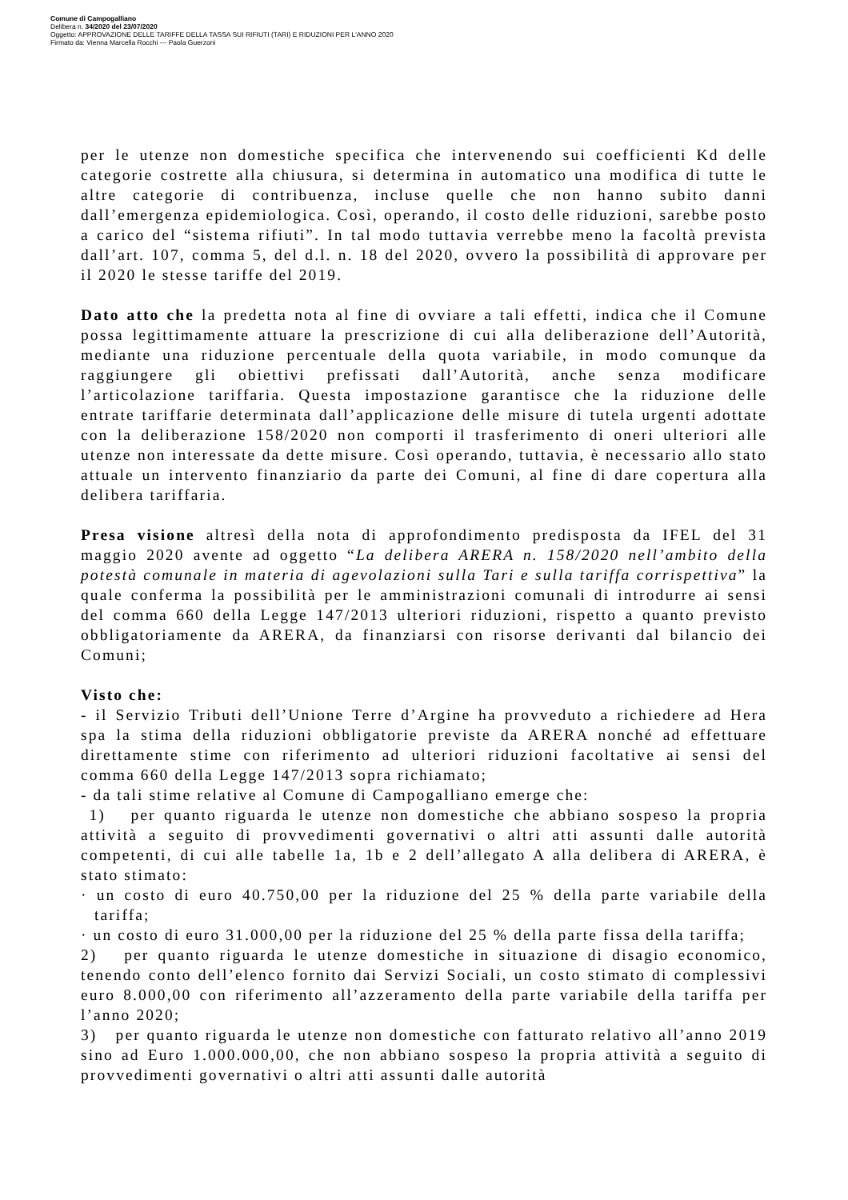Comune di Campogalliano
Delibera n. 34/2020 del 23/07/2020
Oggetto: APPROVAZIONE DELLE TARIFFE DELLA TASSA SUI RIFIUTI (TARI) E RIDUZIONI PER L'ANNO 2020
Firmato da: Vienna Marcella Rocchi --- Paola Guerzoni
per le utenze non domestiche specifica che intervenendo sui coefficienti Kd delle categorie costrette alla chiusura, si determina in automatico una modifica di tutte le altre categorie di contribuenza, incluse quelle che non hanno subito danni dall’emergenza epidemiologica. Così, operando, il costo delle riduzioni, sarebbe posto a carico del “sistema rifiuti”. In tal modo tuttavia verrebbe meno la facoltà prevista dall’art. 107, comma 5, del d.l. n. 18 del 2020, ovvero la possibilità di approvare per il 2020 le stesse tariffe del 2019.
Dato atto che la predetta nota al fine di ovviare a tali effetti, indica che il Comune possa legittimamente attuare la prescrizione di cui alla deliberazione dell’Autorità, mediante una riduzione percentuale della quota variabile, in modo comunque da raggiungere gli obiettivi prefissati dall’Autorità, anche senza modificare l’articolazione tariffaria. Questa impostazione garantisce che la riduzione delle entrate tariffarie determinata dall’applicazione delle misure di tutela urgenti adottate con la deliberazione 158/2020 non comporti il trasferimento di oneri ulteriori alle utenze non interessate da dette misure. Così operando, tuttavia, è necessario allo stato attuale un intervento finanziario da parte dei Comuni, al fine di dare copertura alla delibera tariffaria.
Presa visione altresì della nota di approfondimento predisposta da IFEL del 31 maggio 2020 avente ad oggetto “La delibera ARERA n. 158/2020 nell’ambito della potestà comunale in materia di agevolazioni sulla Tari e sulla tariffa corrispettiva” la quale conferma la possibilità per le amministrazioni comunali di introdurre ai sensi del comma 660 della Legge 147/2013 ulteriori riduzioni, rispetto a quanto previsto obbligatoriamente da ARERA, da finanziarsi con risorse derivanti dal bilancio dei Comuni;
Visto che:
- il Servizio Tributi dell’Unione Terre d’Argine ha provveduto a richiedere ad Hera spa la stima della riduzioni obbligatorie previste da ARERA nonché ad effettuare direttamente stime con riferimento ad ulteriori riduzioni facoltative ai sensi del comma 660 della Legge 147/2013 sopra richiamato;
- da tali stime relative al Comune di Campogalliano emerge che:
1) per quanto riguarda le utenze non domestiche che abbiano sospeso la propria attività a seguito di provvedimenti governativi o altri atti assunti dalle autorità competenti, di cui alle tabelle 1a, 1b e 2 dell’allegato A alla delibera di ARERA, è stato stimato:
· un costo di euro 40.750,00 per la riduzione del 25 % della parte variabile della tariffa;
· un costo di euro 31.000,00 per la riduzione del 25 % della parte fissa della tariffa;
2) per quanto riguarda le utenze domestiche in situazione di disagio economico, tenendo conto dell’elenco fornito dai Servizi Sociali, un costo stimato di complessivi euro 8.000,00 con riferimento all’azzeramento della parte variabile della tariffa per l’anno 2020;
3) per quanto riguarda le utenze non domestiche con fatturato relativo all’anno 2019 sino ad Euro 1.000.000,00, che non abbiano sospeso la propria attività a seguito di provvedimenti governativi o altri atti assunti dalle autorità